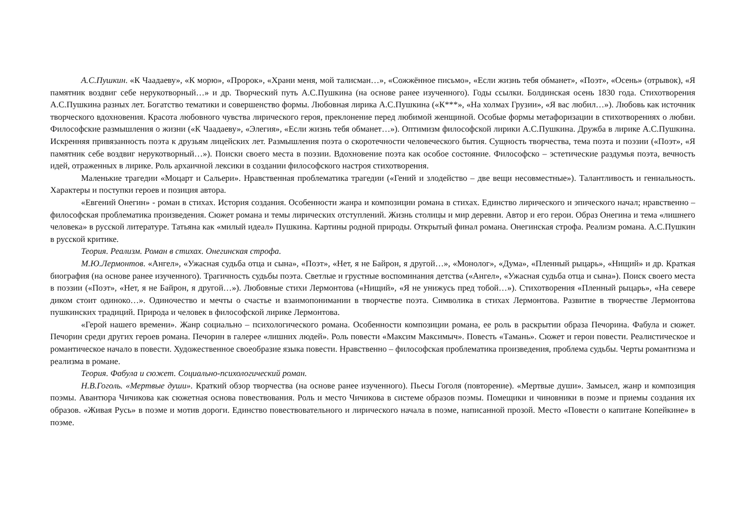А.С.Пушкин. «К Чаадаеву», «К морю», «Пророк», «Храни меня, мой талисман…», «Сожжённое письмо», «Если жизнь тебя обманет», «Поэт», «Осень» (отрывок), «Я памятник воздвиг себе нерукотворный…» и др. Творческий путь А.С.Пушкина (на основе ранее изученного). Годы ссылки. Болдинская осень 1830 года. Стихотворения А.С.Пушкина разных лет. Богатство тематики и совершенство формы. Любовная лирика А.С.Пушкина («К***», «На холмах Грузии», «Я вас любил…»). Любовь как источник творческого вдохновения. Красота любовного чувства лирического героя, преклонение перед любимой женщиной. Особые формы метафоризации в стихотворениях о любви. Философские размышления о жизни («К Чаадаеву», «Элегия», «Если жизнь тебя обманет…»). Оптимизм философской лирики А.С.Пушкина. Дружба в лирике А.С.Пушкина. Искренняя привязанность поэта к друзьям лицейских лет. Размышления поэта о скоротечности человеческого бытия. Сущность творчества, тема поэта и поэзии («Поэт», «Я памятник себе воздвиг нерукотворный…»). Поиски своего места в поэзии. Вдохновение поэта как особое состояние. Философско – эстетические раздумья поэта, вечность идей, отраженных в лирике. Роль архаичной лексики в создании философского настроя стихотворения.
Маленькие трагедии «Моцарт и Сальери». Нравственная проблематика трагедии («Гений и злодейство – две вещи несовместные»). Талантливость и гениальность. Характеры и поступки героев и позиция автора.
«Евгений Онегин» - роман в стихах. История создания. Особенности жанра и композиции романа в стихах. Единство лирического и эпического начал; нравственно – философская проблематика произведения. Сюжет романа и темы лирических отступлений. Жизнь столицы и мир деревни. Автор и его герои. Образ Онегина и тема «лишнего человека» в русской литературе. Татьяна как «милый идеал» Пушкина. Картины родной природы. Открытый финал романа. Онегинская строфа. Реализм романа. А.С.Пушкин в русской критике.
Теория. Реализм. Роман в стихах. Онегинская строфа.
М.Ю.Лермонтов. «Ангел», «Ужасная судьба отца и сына», «Поэт», «Нет, я не Байрон, я другой…», «Монолог», «Дума», «Пленный рыцарь», «Нищий» и др. Краткая биография (на основе ранее изученного). Трагичность судьбы поэта. Светлые и грустные воспоминания детства («Ангел», «Ужасная судьба отца и сына»). Поиск своего места в поэзии («Поэт», «Нет, я не Байрон, я другой…»). Любовные стихи Лермонтова («Нищий», «Я не унижусь пред тобой…»). Стихотворения «Пленный рыцарь», «На севере диком стоит одиноко…». Одиночество и мечты о счастье и взаимопонимании в творчестве поэта. Символика в стихах Лермонтова. Развитие в творчестве Лермонтова пушкинских традиций. Природа и человек в философской лирике Лермонтова.
«Герой нашего времени». Жанр социально – психологического романа. Особенности композиции романа, ее роль в раскрытии образа Печорина. Фабула и сюжет. Печорин среди других героев романа. Печорин в галерее «лишних людей». Роль повести «Максим Максимыч». Повесть «Тамань». Сюжет и герои повести. Реалистическое и романтическое начало в повести. Художественное своеобразие языка повести. Нравственно – философская проблематика произведения, проблема судьбы. Черты романтизма и реализма в романе.
Теория. Фабула и сюжет. Социально-психологический роман.
Н.В.Гоголь. «Мертвые души». Краткий обзор творчества (на основе ранее изученного). Пьесы Гоголя (повторение). «Мертвые души». Замысел, жанр и композиция поэмы. Авантюра Чичикова как сюжетная основа повествования. Роль и место Чичикова в системе образов поэмы. Помещики и чиновники в поэме и приемы создания их образов. «Живая Русь» в поэме и мотив дороги. Единство повествовательного и лирического начала в поэме, написанной прозой. Место «Повести о капитане Копейкине» в поэме.